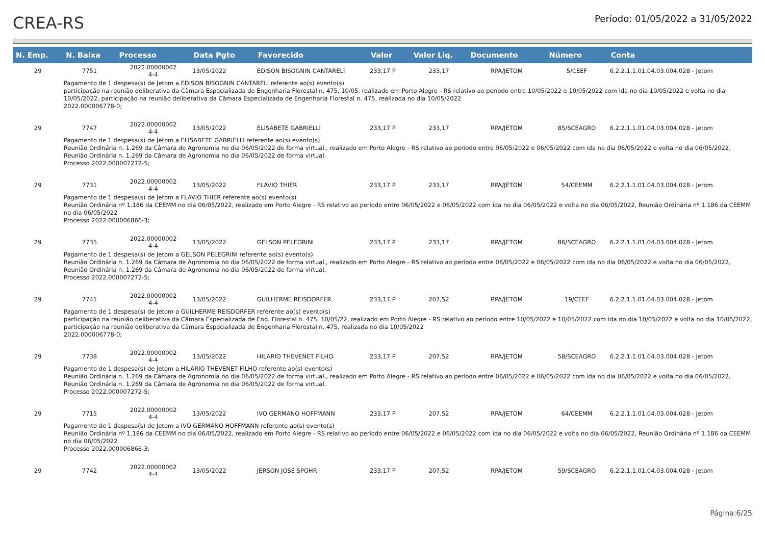CREA-RS
Período: 01/05/2022 a 31/05/2022
| N. Emp. | N. Baixa | Processo | Data Pgto | Favorecido | Valor | Valor Liq. | Documento | Número | Conta |
| --- | --- | --- | --- | --- | --- | --- | --- | --- | --- |
| 29 | 7751 | 2022.00000002 4-4 | 13/05/2022 | EDISON BISOGNIN CANTARELI | 233,17 P | 233,17 | RPA/JETOM | 5/CEEF | 6.2.2.1.1.01.04.03.004.028 - Jetom |
| Pagamento de 1 despesa(s) de Jetom a EDISON BISOGNIN CANTARELI referente ao(s) evento(s) participação na reunião deliberativa da Câmara Especializada de Engenharia Florestal n. 475, 10/05, realizado em Porto Alegre - RS relativo ao período entre 10/05/2022 e 10/05/2022 com ida no dia 10/05/2022 e volta no dia 10/05/2022, participação na reunião deliberativa da Câmara Especializada de Engenharia Florestal n. 475, realizada no dia 10/05/2022 2022.000006778-0; | | | | | | | | | |
| 29 | 7747 | 2022.00000002 4-4 | 13/05/2022 | ELISABETE GABRIELLI | 233,17 P | 233,17 | RPA/JETOM | 85/SCEAGRO | 6.2.2.1.1.01.04.03.004.028 - Jetom |
| Pagamento de 1 despesa(s) de Jetom a ELISABETE GABRIELLI referente ao(s) evento(s) Reunião Ordinária n. 1.269 da Câmara de Agronomia no dia 06/05/2022 de forma virtual., realizado em Porto Alegre - RS relativo ao período entre 06/05/2022 e 06/05/2022 com ida no dia 06/05/2022 e volta no dia 06/05/2022, Reunião Ordinária n. 1.269 da Câmara de Agronomia no dia 06/05/2022 de forma virtual. Processo 2022.000007272-5; | | | | | | | | | |
| 29 | 7731 | 2022.00000002 4-4 | 13/05/2022 | FLAVIO THIER | 233,17 P | 233,17 | RPA/JETOM | 54/CEEMM | 6.2.2.1.1.01.04.03.004.028 - Jetom |
| Pagamento de 1 despesa(s) de Jetom a FLAVIO THIER referente ao(s) evento(s) Reunião Ordinária nº 1.186 da CEEMM no dia 06/05/2022, realizado em Porto Alegre - RS relativo ao período entre 06/05/2022 e 06/05/2022 com ida no dia 06/05/2022 e volta no dia 06/05/2022, Reunião Ordinária nº 1.186 da CEEMM no dia 06/05/2022 Processo 2022.000006866-3; | | | | | | | | | |
| 29 | 7735 | 2022.00000002 4-4 | 13/05/2022 | GELSON PELEGRINI | 233,17 P | 233,17 | RPA/JETOM | 86/SCEAGRO | 6.2.2.1.1.01.04.03.004.028 - Jetom |
| Pagamento de 1 despesa(s) de Jetom a GELSON PELEGRINI referente ao(s) evento(s) Reunião Ordinária n. 1.269 da Câmara de Agronomia no dia 06/05/2022 de forma virtual., realizado em Porto Alegre - RS relativo ao período entre 06/05/2022 e 06/05/2022 com ida no dia 06/05/2022 e volta no dia 06/05/2022, Reunião Ordinária n. 1.269 da Câmara de Agronomia no dia 06/05/2022 de forma virtual. Processo 2022.000007272-5; | | | | | | | | | |
| 29 | 7741 | 2022.00000002 4-4 | 13/05/2022 | GUILHERME REISDORFER | 233,17 P | 207,52 | RPA/JETOM | 19/CEEF | 6.2.2.1.1.01.04.03.004.028 - Jetom |
| Pagamento de 1 despesa(s) de Jetom a GUILHERME REISDORFER referente ao(s) evento(s) participação na reunião deliberativa da Câmara Especializada de Eng. Florestal n. 475, 10/05/22, realizado em Porto Alegre - RS relativo ao período entre 10/05/2022 e 10/05/2022 com ida no dia 10/05/2022 e volta no dia 10/05/2022, participação na reunião deliberativa da Câmara Especializada de Engenharia Florestal n. 475, realizada no dia 10/05/2022 2022.000006778-0; | | | | | | | | | |
| 29 | 7738 | 2022.00000002 4-4 | 13/05/2022 | HILARIO THEVENET FILHO | 233,17 P | 207,52 | RPA/JETOM | 58/SCEAGRO | 6.2.2.1.1.01.04.03.004.028 - Jetom |
| Pagamento de 1 despesa(s) de Jetom a HILARIO THEVENET FILHO referente ao(s) evento(s) Reunião Ordinária n. 1.269 da Câmara de Agronomia no dia 06/05/2022 de forma virtual., realizado em Porto Alegre - RS relativo ao período entre 06/05/2022 e 06/05/2022 com ida no dia 06/05/2022 e volta no dia 06/05/2022, Reunião Ordinária n. 1.269 da Câmara de Agronomia no dia 06/05/2022 de forma virtual. Processo 2022.000007272-5; | | | | | | | | | |
| 29 | 7715 | 2022.00000002 4-4 | 13/05/2022 | IVO GERMANO HOFFMANN | 233,17 P | 207,52 | RPA/JETOM | 64/CEEMM | 6.2.2.1.1.01.04.03.004.028 - Jetom |
| Pagamento de 1 despesa(s) de Jetom a IVO GERMANO HOFFMANN referente ao(s) evento(s) Reunião Ordinária nº 1.186 da CEEMM no dia 06/05/2022, realizado em Porto Alegre - RS relativo ao período entre 06/05/2022 e 06/05/2022 com ida no dia 06/05/2022 e volta no dia 06/05/2022, Reunião Ordinária nº 1.186 da CEEMM no dia 06/05/2022 Processo 2022.000006866-3; | | | | | | | | | |
| 29 | 7742 | 2022.00000002 4-4 | 13/05/2022 | JERSON JOSÉ SPOHR | 233,17 P | 207,52 | RPA/JETOM | 59/SCEAGRO | 6.2.2.1.1.01.04.03.004.028 - Jetom |
Página:6/25